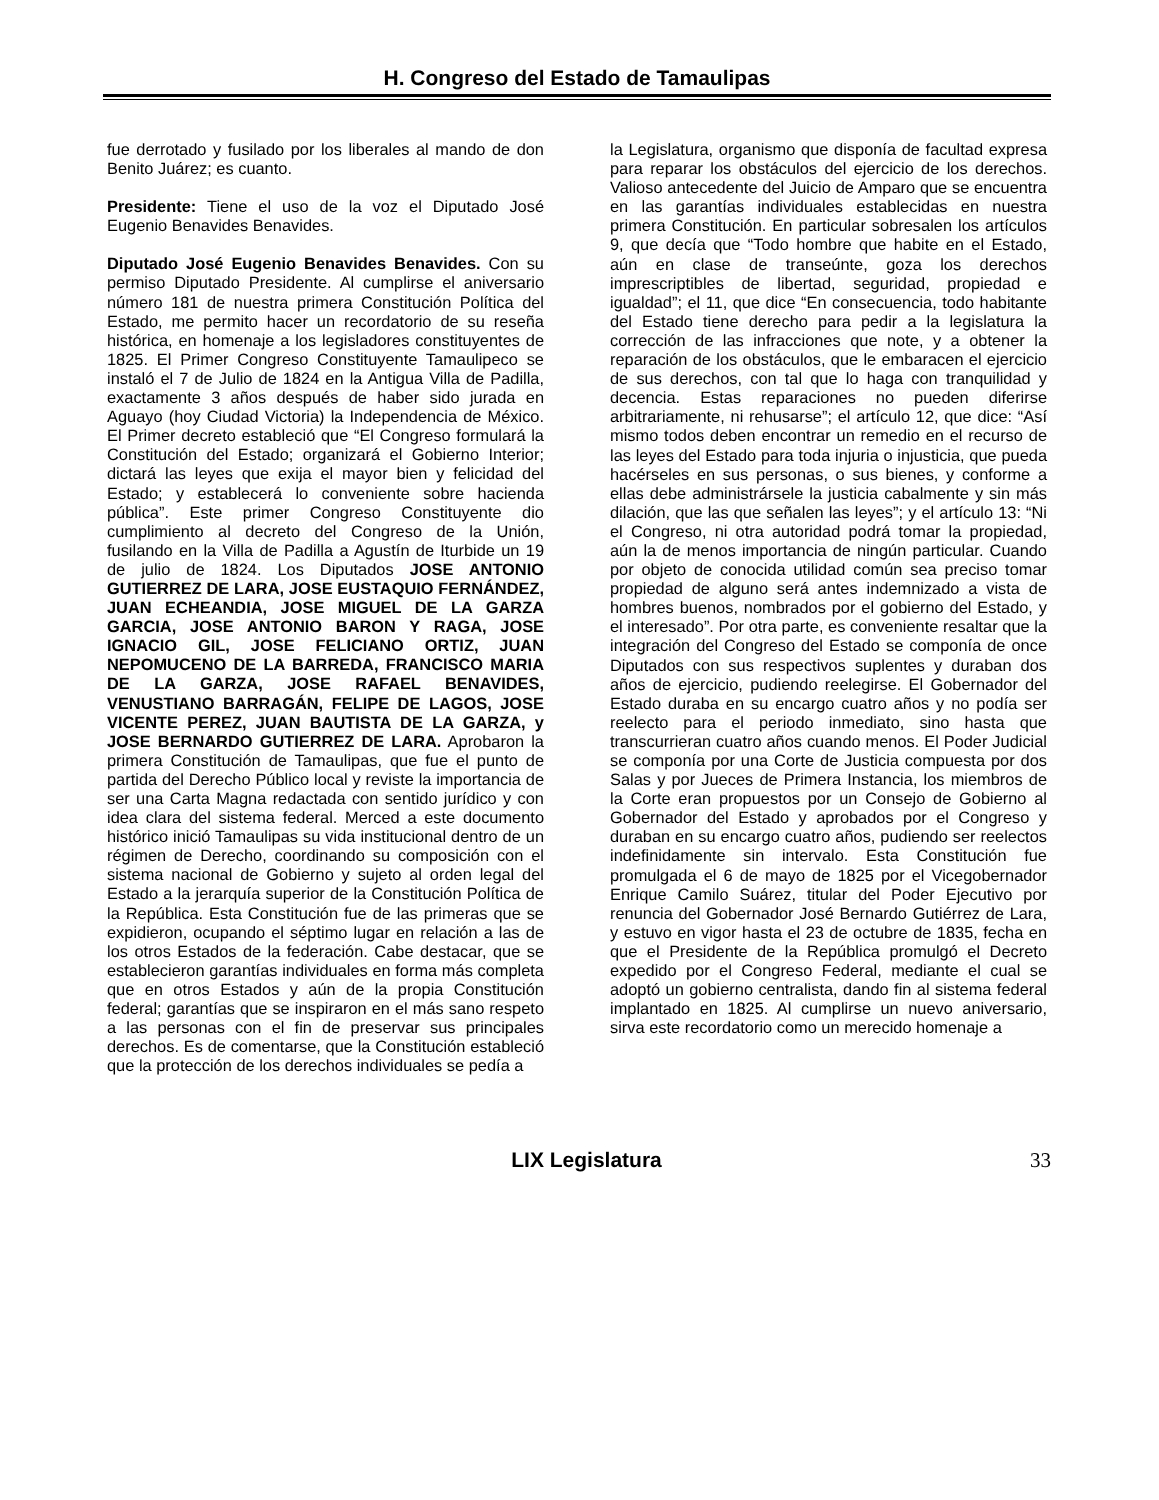H. Congreso del Estado de Tamaulipas
fue derrotado y fusilado por los liberales al mando de don Benito Juárez; es cuanto.
Presidente: Tiene el uso de la voz el Diputado José Eugenio Benavides Benavides.
Diputado José Eugenio Benavides Benavides. Con su permiso Diputado Presidente. Al cumplirse el aniversario número 181 de nuestra primera Constitución Política del Estado, me permito hacer un recordatorio de su reseña histórica, en homenaje a los legisladores constituyentes de 1825. El Primer Congreso Constituyente Tamaulipeco se instaló el 7 de Julio de 1824 en la Antigua Villa de Padilla, exactamente 3 años después de haber sido jurada en Aguayo (hoy Ciudad Victoria) la Independencia de México. El Primer decreto estableció que “El Congreso formulará la Constitución del Estado; organizará el Gobierno Interior; dictará las leyes que exija el mayor bien y felicidad del Estado; y establecerá lo conveniente sobre hacienda pública”. Este primer Congreso Constituyente dio cumplimiento al decreto del Congreso de la Unión, fusilando en la Villa de Padilla a Agustín de Iturbide un 19 de julio de 1824. Los Diputados JOSE ANTONIO GUTIERREZ DE LARA, JOSE EUSTAQUIO FERNÁNDEZ, JUAN ECHEANDIA, JOSE MIGUEL DE LA GARZA GARCIA, JOSE ANTONIO BARON Y RAGA, JOSE IGNACIO GIL, JOSE FELICIANO ORTIZ, JUAN NEPOMUCENO DE LA BARREDA, FRANCISCO MARIA DE LA GARZA, JOSE RAFAEL BENAVIDES, VENUSTIANO BARRAGÁN, FELIPE DE LAGOS, JOSE VICENTE PEREZ, JUAN BAUTISTA DE LA GARZA, y JOSE BERNARDO GUTIERREZ DE LARA. Aprobaron la primera Constitución de Tamaulipas, que fue el punto de partida del Derecho Público local y reviste la importancia de ser una Carta Magna redactada con sentido jurídico y con idea clara del sistema federal. Merced a este documento histórico inició Tamaulipas su vida institucional dentro de un régimen de Derecho, coordinando su composición con el sistema nacional de Gobierno y sujeto al orden legal del Estado a la jerarquía superior de la Constitución Política de la República. Esta Constitución fue de las primeras que se expidieron, ocupando el séptimo lugar en relación a las de los otros Estados de la federación. Cabe destacar, que se establecieron garantías individuales en forma más completa que en otros Estados y aún de la propia Constitución federal; garantías que se inspiraron en el más sano respeto a las personas con el fin de preservar sus principales derechos. Es de comentarse, que la Constitución estableció que la protección de los derechos individuales se pedía a
la Legislatura, organismo que disponía de facultad expresa para reparar los obstáculos del ejercicio de los derechos. Valioso antecedente del Juicio de Amparo que se encuentra en las garantías individuales establecidas en nuestra primera Constitución. En particular sobresalen los artículos 9, que decía que “Todo hombre que habite en el Estado, aún en clase de transeúnte, goza los derechos imprescriptibles de libertad, seguridad, propiedad e igualdad”; el 11, que dice “En consecuencia, todo habitante del Estado tiene derecho para pedir a la legislatura la corrección de las infracciones que note, y a obtener la reparación de los obstáculos, que le embaracen el ejercicio de sus derechos, con tal que lo haga con tranquilidad y decencia. Estas reparaciones no pueden diferirse arbitrariamente, ni rehusarse”; el artículo 12, que dice: “Así mismo todos deben encontrar un remedio en el recurso de las leyes del Estado para toda injuria o injusticia, que pueda hacérseles en sus personas, o sus bienes, y conforme a ellas debe administrársele la justicia cabalmente y sin más dilación, que las que señalen las leyes”; y el artículo 13: “Ni el Congreso, ni otra autoridad podrá tomar la propiedad, aún la de menos importancia de ningún particular. Cuando por objeto de conocida utilidad común sea preciso tomar propiedad de alguno será antes indemnizado a vista de hombres buenos, nombrados por el gobierno del Estado, y el interesado”. Por otra parte, es conveniente resaltar que la integración del Congreso del Estado se componía de once Diputados con sus respectivos suplentes y duraban dos años de ejercicio, pudiendo reelegirse. El Gobernador del Estado duraba en su encargo cuatro años y no podía ser reelecto para el periodo inmediato, sino hasta que transcurrieran cuatro años cuando menos. El Poder Judicial se componía por una Corte de Justicia compuesta por dos Salas y por Jueces de Primera Instancia, los miembros de la Corte eran propuestos por un Consejo de Gobierno al Gobernador del Estado y aprobados por el Congreso y duraban en su encargo cuatro años, pudiendo ser reelectos indefinidamente sin intervalo. Esta Constitución fue promulgada el 6 de mayo de 1825 por el Vicegobernador Enrique Camilo Suárez, titular del Poder Ejecutivo por renuncia del Gobernador José Bernardo Gutiérrez de Lara, y estuvo en vigor hasta el 23 de octubre de 1835, fecha en que el Presidente de la República promulgó el Decreto expedido por el Congreso Federal, mediante el cual se adoptó un gobierno centralista, dando fin al sistema federal implantado en 1825. Al cumplirse un nuevo aniversario, sirva este recordatorio como un merecido homenaje a
LIX Legislatura 33